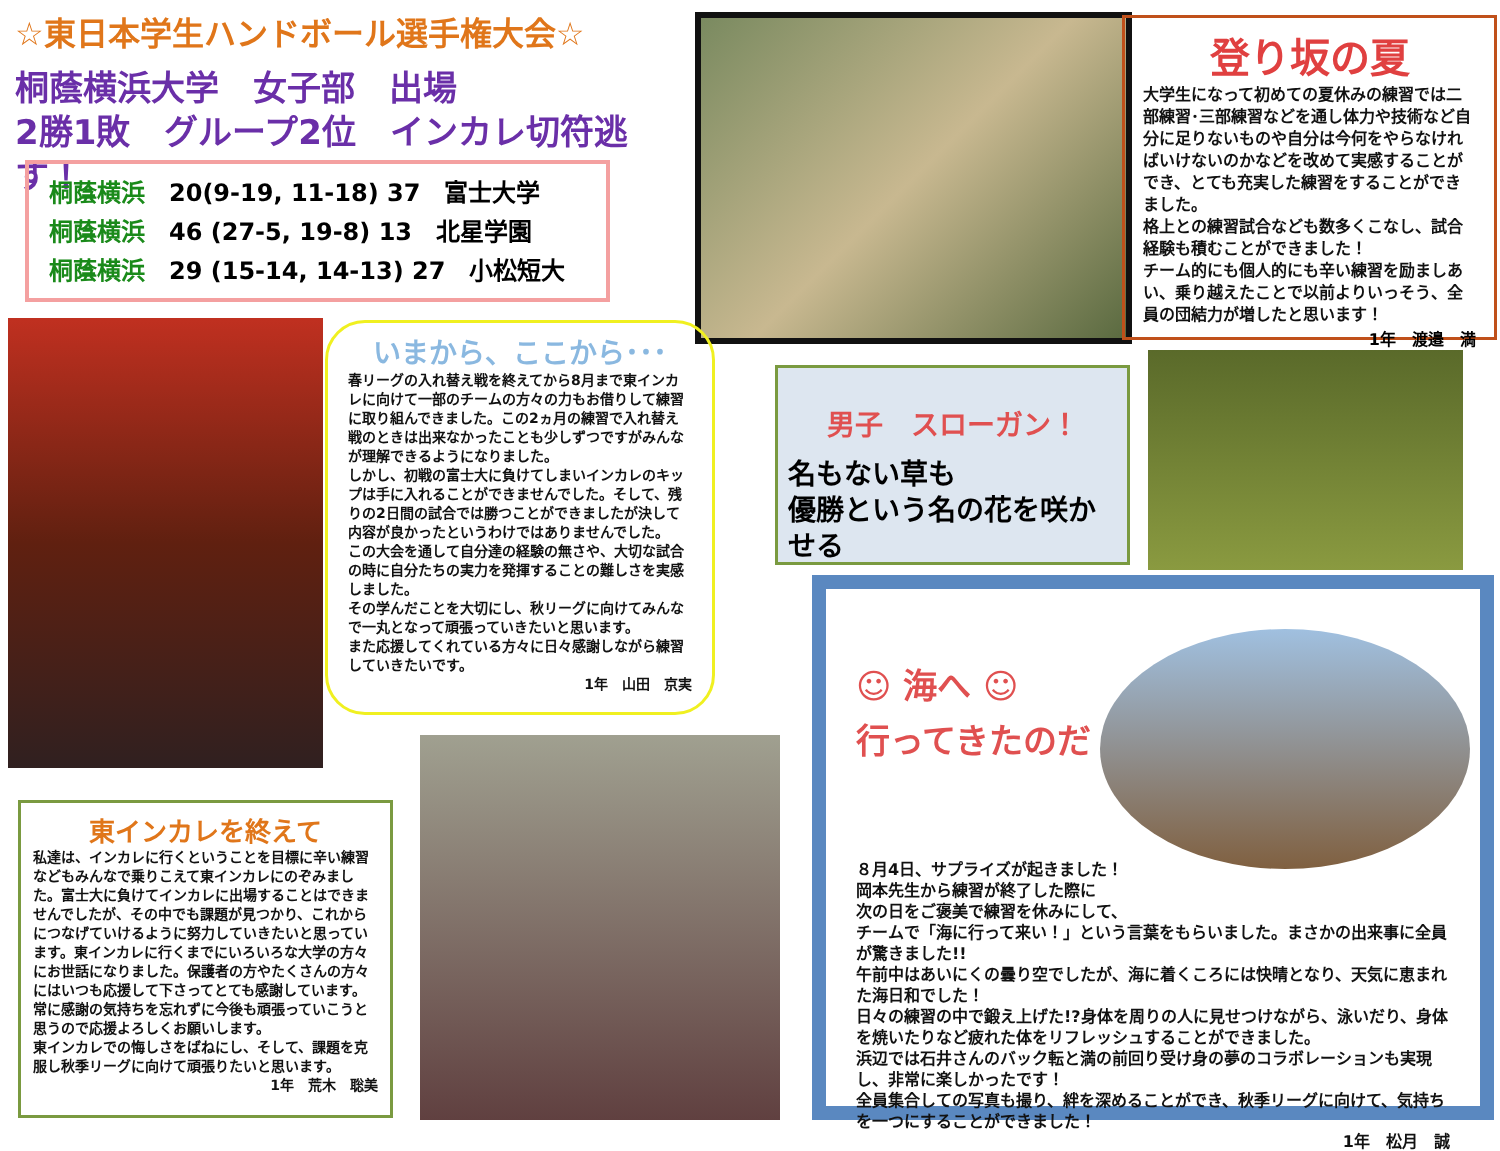☆東日本学生ハンドボール選手権大会☆
桐蔭横浜大学　女子部　出場
2勝1敗　グループ2位　インカレ切符逃す！
桐蔭横浜　20(9-19, 11-18) 37　富士大学
桐蔭横浜　46 (27-5, 19-8) 13　北星学園
桐蔭横浜　29 (15-14, 14-13) 27　小松短大
登り坂の夏
大学生になって初めての夏休みの練習では二部練習･三部練習などを通し体力や技術など自分に足りないものや自分は今何をやらなければいけないのかなどを改めて実感することができ、とても充実した練習をすることができました。
格上との練習試合なども数多くこなし、試合経験も積むことができました！
チーム的にも個人的にも辛い練習を励ましあい、乗り越えたことで以前よりいっそう、全員の団結力が増したと思います！
1年　渡邉　満
いまから、ここから･･･
春リーグの入れ替え戦を終えてから8月まで東インカレに向けて一部のチームの方々の力もお借りして練習に取り組んできました。この2ヵ月の練習で入れ替え戦のときは出来なかったことも少しずつですがみんなが理解できるようになりました。
しかし、初戦の富士大に負けてしまいインカレのキップは手に入れることができませんでした。そして、残りの2日間の試合では勝つことができましたが決して内容が良かったというわけではありませんでした。
この大会を通して自分達の経験の無さや、大切な試合の時に自分たちの実力を発揮することの難しさを実感しました。
その学んだことを大切にし、秋リーグに向けてみんなで一丸となって頑張っていきたいと思います。
また応援してくれている方々に日々感謝しながら練習していきたいです。
1年　山田　京実
男子　スローガン！
名もない草も
優勝という名の花を咲かせる
東インカレを終えて
私達は、インカレに行くということを目標に辛い練習などもみんなで乗りこえて東インカレにのぞみました。富士大に負けてインカレに出場することはできませんでしたが、その中でも課題が見つかり、これからにつなげていけるように努力していきたいと思っています。東インカレに行くまでにいろいろな大学の方々にお世話になりました。保護者の方やたくさんの方々にはいつも応援して下さってとても感謝しています。
常に感謝の気持ちを忘れずに今後も頑張っていこうと思うので応援よろしくお願いします。
東インカレでの悔しさをばねにし、そして、課題を克服し秋季リーグに向けて頑張りたいと思います。
1年　荒木　聡美
☺ 海へ ☺
行ってきたのだ！
８月4日、サプライズが起きました！
岡本先生から練習が終了した際に
次の日をご褒美で練習を休みにして、
チームで「海に行って来い！」という言葉をもらいました。まさかの出来事に全員が驚きました!!
午前中はあいにくの曇り空でしたが、海に着くころには快晴となり、天気に恵まれた海日和でした！
日々の練習の中で鍛え上げた!?身体を周りの人に見せつけながら、泳いだり、身体を焼いたりなど疲れた体をリフレッシュすることができました。
浜辺では石井さんのバック転と満の前回り受け身の夢のコラボレーションも実現し、非常に楽しかったです！
全員集合しての写真も撮り、絆を深めることができ、秋季リーグに向けて、気持ちを一つにすることができました！
1年　松月　誠